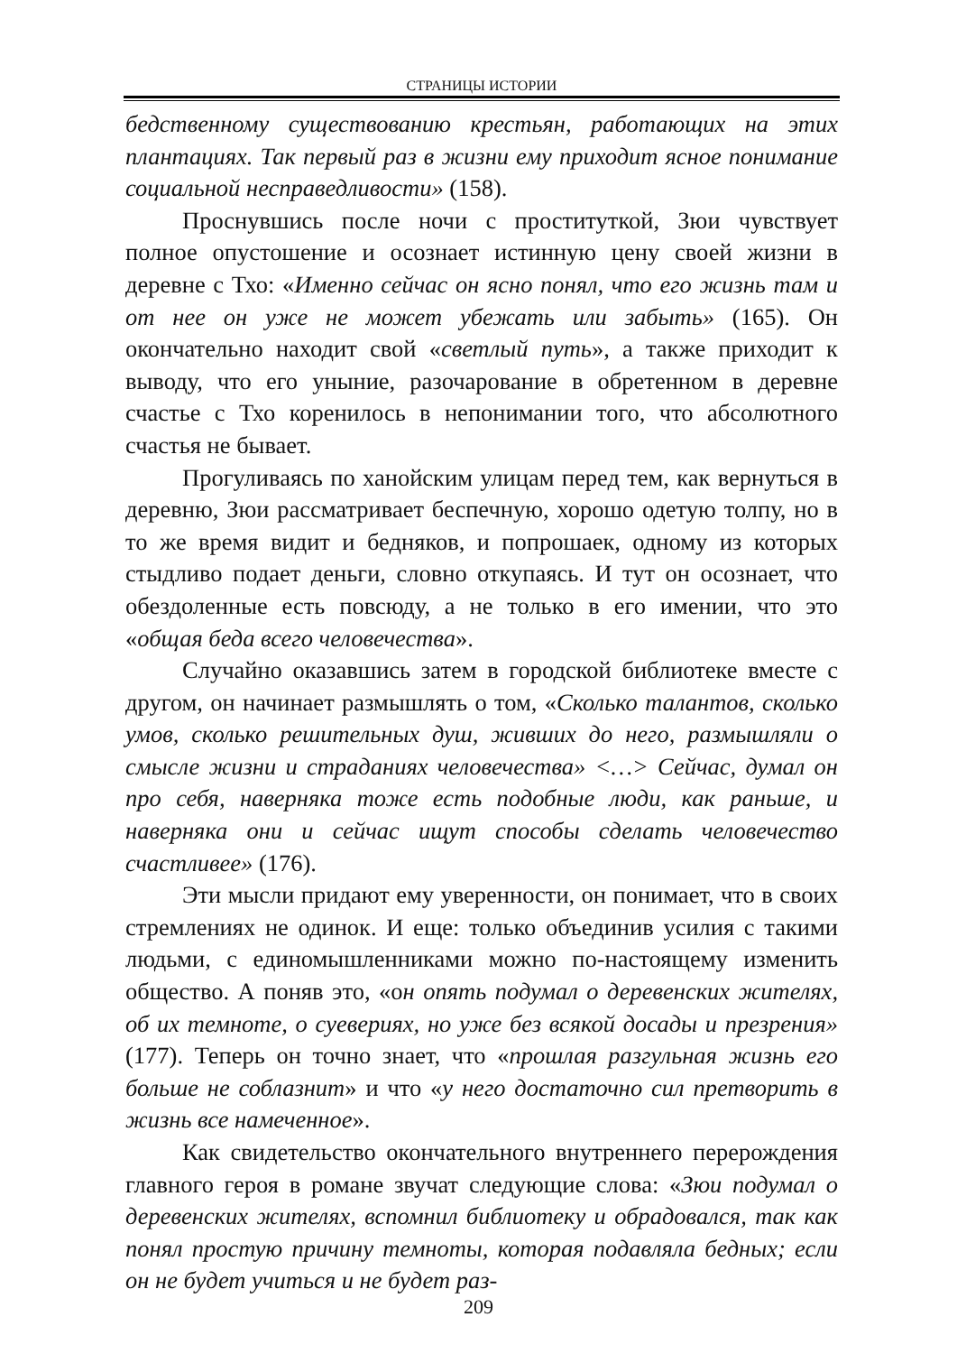СТРАНИЦЫ ИСТОРИИ
бедственному существованию крестьян, работающих на этих плантациях. Так первый раз в жизни ему приходит ясное понимание социальной несправедливости» (158).
Проснувшись после ночи с проституткой, Зюи чувствует полное опустошение и осознает истинную цену своей жизни в деревне с Тхо: «Именно сейчас он ясно понял, что его жизнь там и от нее он уже не может убежать или забыть» (165). Он окончательно находит свой «светлый путь», а также приходит к выводу, что его уныние, разочарование в обретенном в деревне счастье с Тхо коренилось в непонимании того, что абсолютного счастья не бывает.
Прогуливаясь по ханойским улицам перед тем, как вернуться в деревню, Зюи рассматривает беспечную, хорошо одетую толпу, но в то же время видит и бедняков, и попрошаек, одному из которых стыдливо подает деньги, словно откупаясь. И тут он осознает, что обездоленные есть повсюду, а не только в его имении, что это «общая беда всего человечества».
Случайно оказавшись затем в городской библиотеке вместе с другом, он начинает размышлять о том, «Сколько талантов, сколько умов, сколько решительных душ, живших до него, размышляли о смысле жизни и страданиях человечества» <…> Сейчас, думал он про себя, наверняка тоже есть подобные люди, как раньше, и наверняка они и сейчас ищут способы сделать человечество счастливее» (176).
Эти мысли придают ему уверенности, он понимает, что в своих стремлениях не одинок. И еще: только объединив усилия с такими людьми, с единомышленниками можно по-настоящему изменить общество. А поняв это, «он опять подумал о деревенских жителях, об их темноте, о суевериях, но уже без всякой досады и презрения» (177). Теперь он точно знает, что «прошлая разгульная жизнь его больше не соблазнит» и что «у него достаточно сил претворить в жизнь все намеченное».
Как свидетельство окончательного внутреннего перерождения главного героя в романе звучат следующие слова: «Зюи подумал о деревенских жителях, вспомнил библиотеку и обрадовался, так как понял простую причину темноты, которая подавляла бедных; если он не будет учиться и не будет раз-
209